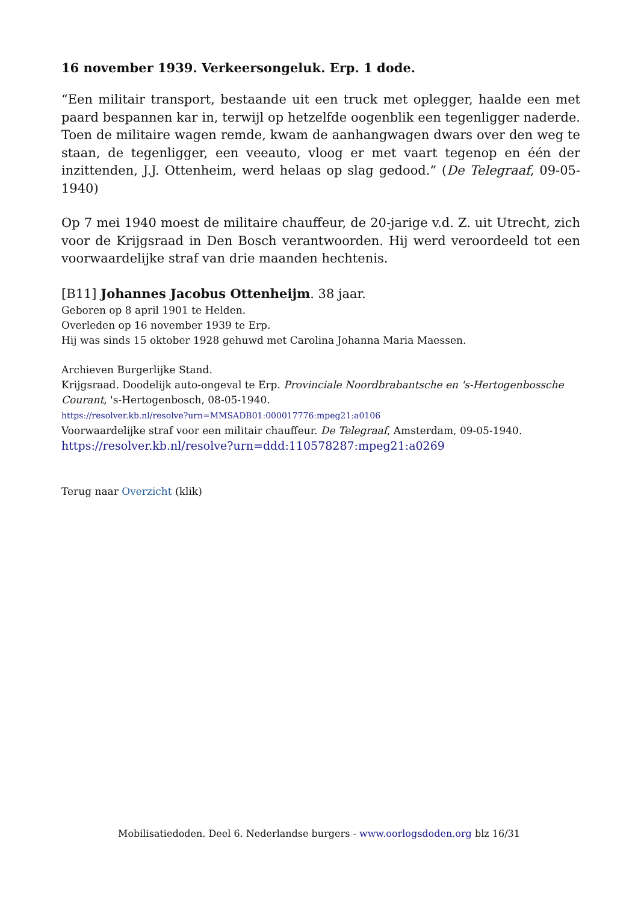16 november 1939. Verkeersongeluk. Erp. 1 dode.
“Een militair transport, bestaande uit een truck met oplegger, haalde een met paard bespannen kar in, terwijl op hetzelfde oogenblik een tegenligger naderde. Toen de militaire wagen remde, kwam de aanhangwagen dwars over den weg te staan, de tegenligger, een veeauto, vloog er met vaart tegenop en één der inzittenden, J.J. Ottenheim, werd helaas op slag gedood.” (De Telegraaf, 09-05-1940)
Op 7 mei 1940 moest de militaire chauffeur, de 20-jarige v.d. Z. uit Utrecht, zich voor de Krijgsraad in Den Bosch verantwoorden. Hij werd veroordeeld tot een voorwaardelijke straf van drie maanden hechtenis.
[B11] Johannes Jacobus Ottenheijm. 38 jaar.
Geboren op 8 april 1901 te Helden.
Overleden op 16 november 1939 te Erp.
Hij was sinds 15 oktober 1928 gehuwd met Carolina Johanna Maria Maessen.
Archieven Burgerlijke Stand.
Krijgsraad. Doodelijk auto-ongeval te Erp. Provinciale Noordbrabantsche en 's-Hertogenbossche Courant, 's-Hertogenbosch, 08-05-1940.
https://resolver.kb.nl/resolve?urn=MMSADB01:000017776:mpeg21:a0106
Voorwaardelijke straf voor een militair chauffeur. De Telegraaf, Amsterdam, 09-05-1940.
https://resolver.kb.nl/resolve?urn=ddd:110578287:mpeg21:a0269
Terug naar Overzicht (klik)
Mobilisatiedoden. Deel 6. Nederlandse burgers - www.oorlogsdoden.org blz 16/31